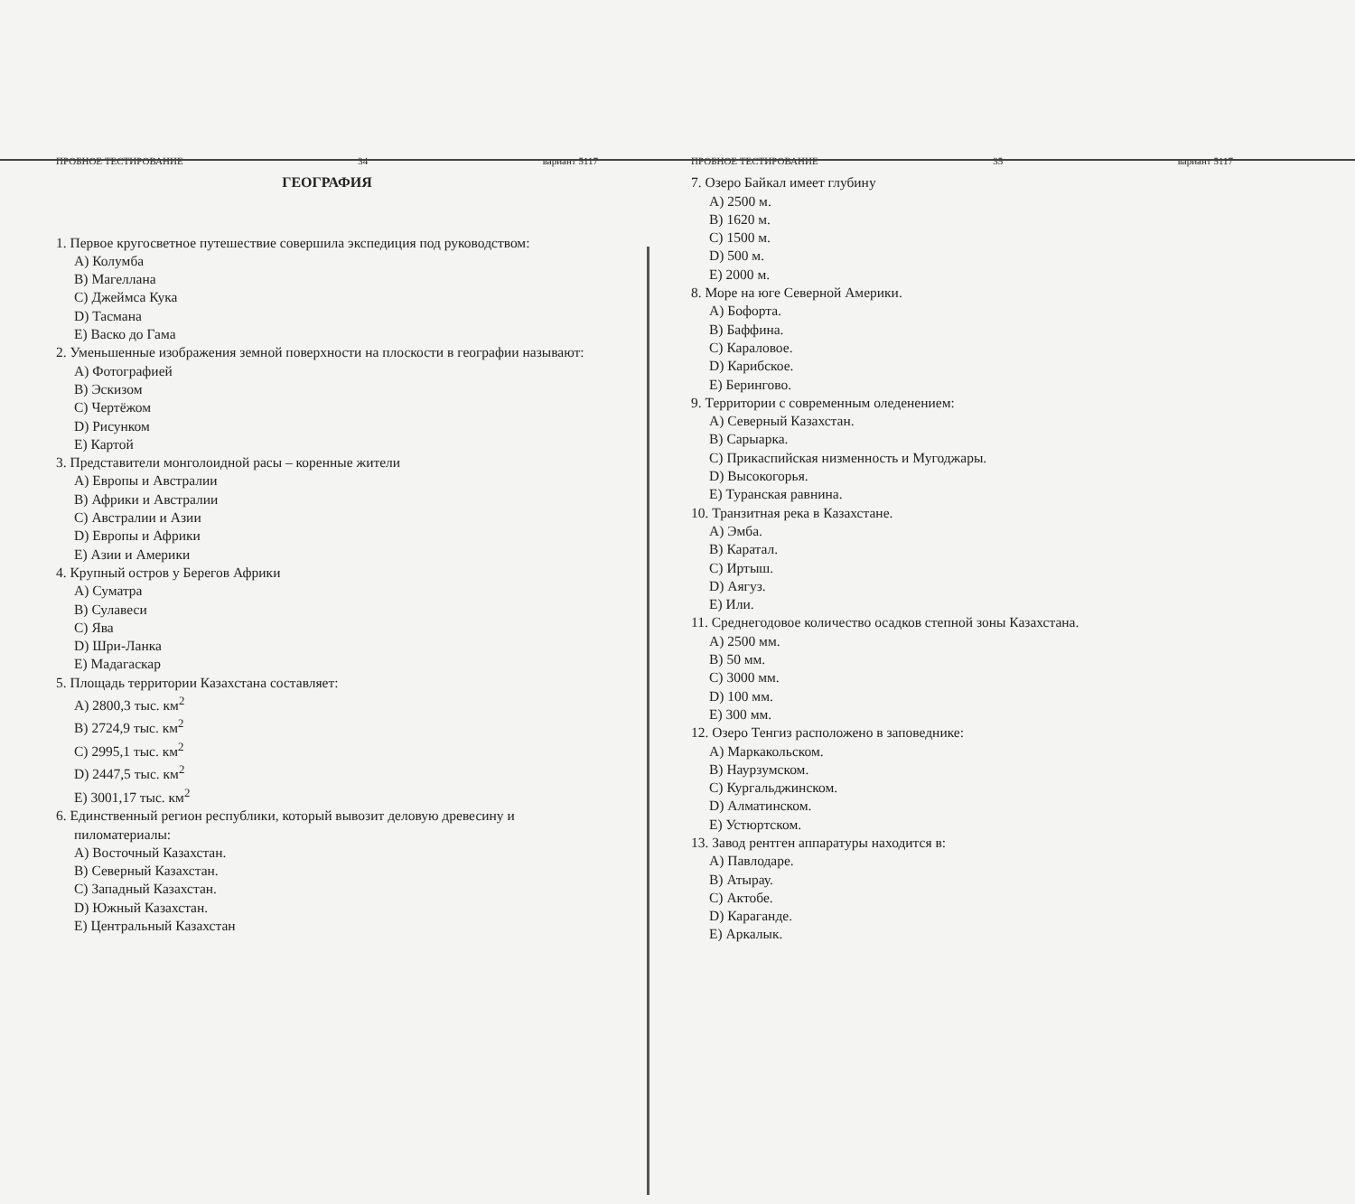ПРОБНОЕ ТЕСТИРОВАНИЕ 34 вариант 5117
ГЕОГРАФИЯ
1. Первое кругосветное путешествие совершила экспедиция под руководством:
A) Колумба
B) Магеллана
C) Джеймса Кука
D) Тасмана
E) Васко до Гама
2. Уменьшенные изображения земной поверхности на плоскости в географии называют:
A) Фотографией
B) Эскизом
C) Чертёжом
D) Рисунком
E) Картой
3. Представители монголоидной расы – коренные жители
A) Европы и Австралии
B) Африки и Австралии
C) Австралии и Азии
D) Европы и Африки
E) Азии и Америки
4. Крупный остров у Берегов Африки
A) Суматра
B) Сулавеси
C) Ява
D) Шри-Ланка
E) Мадагаскар
5. Площадь территории Казахстана составляет:
A) 2800,3 тыс. км<sup>2</sup>
B) 2724,9 тыс. км<sup>2</sup>
C) 2995,1 тыс. км<sup>2</sup>
D) 2447,5 тыс. км<sup>2</sup>
E) 3001,17 тыс. км<sup>2</sup>
6. Единственный регион республики, который вывозит деловую древесину и пиломатериалы:
A) Восточный Казахстан.
B) Северный Казахстан.
C) Западный Казахстан.
D) Южный Казахстан.
E) Центральный Казахстан
ПРОБНОЕ ТЕСТИРОВАНИЕ 35 вариант 5117
7. Озеро Байкал имеет глубину
A) 2500 м.
B) 1620 м.
C) 1500 м.
D) 500 м.
E) 2000 м.
8. Море на юге Северной Америки.
A) Бофорта.
B) Баффина.
C) Караловое.
D) Карибское.
E) Берингово.
9. Территории с современным оледенением:
A) Северный Казахстан.
B) Сарыарка.
C) Прикаспийская низменность и Мугоджары.
D) Высокогорья.
E) Туранская равнина.
10. Транзитная река в Казахстане.
A) Эмба.
B) Каратал.
C) Иртыш.
D) Аягуз.
E) Или.
11. Среднегодовое количество осадков степной зоны Казахстана.
A) 2500 мм.
B) 50 мм.
C) 3000 мм.
D) 100 мм.
E) 300 мм.
12. Озеро Тенгиз расположено в заповеднике:
A) Маркакольском.
B) Наурзумском.
C) Кургальджинском.
D) Алматинском.
E) Устюртском.
13. Завод рентген аппаратуры находится в:
A) Павлодаре.
B) Атырау.
C) Актобе.
D) Караганде.
E) Аркалык.